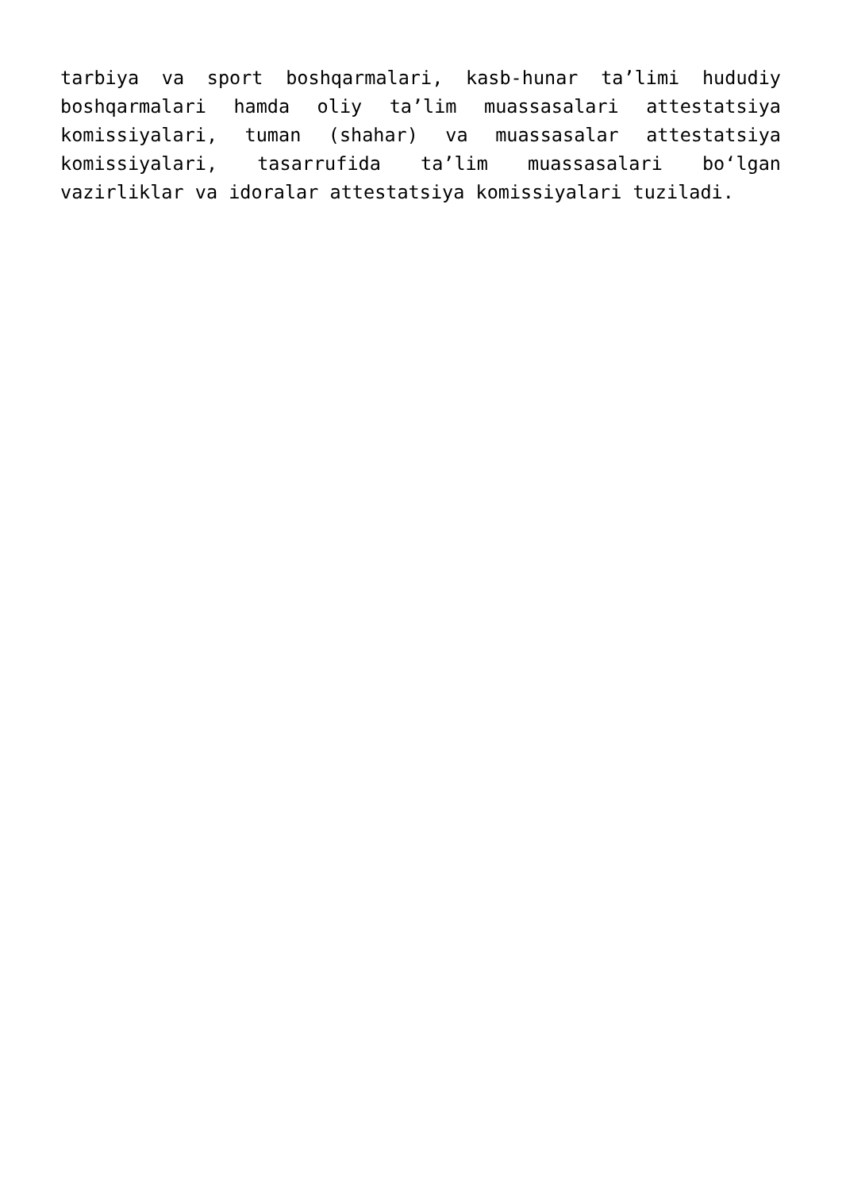tarbiya va sport boshqarmalari, kasb-hunar ta’limi hududiy boshqarmalari hamda oliy ta’lim muassasalari attestatsiya komissiyalari, tuman (shahar) va muassasalar attestatsiya komissiyalari, tasarrufida ta’lim muassasalari bo‘lgan vazirliklar va idoralar attestatsiya komissiyalari tuziladi.